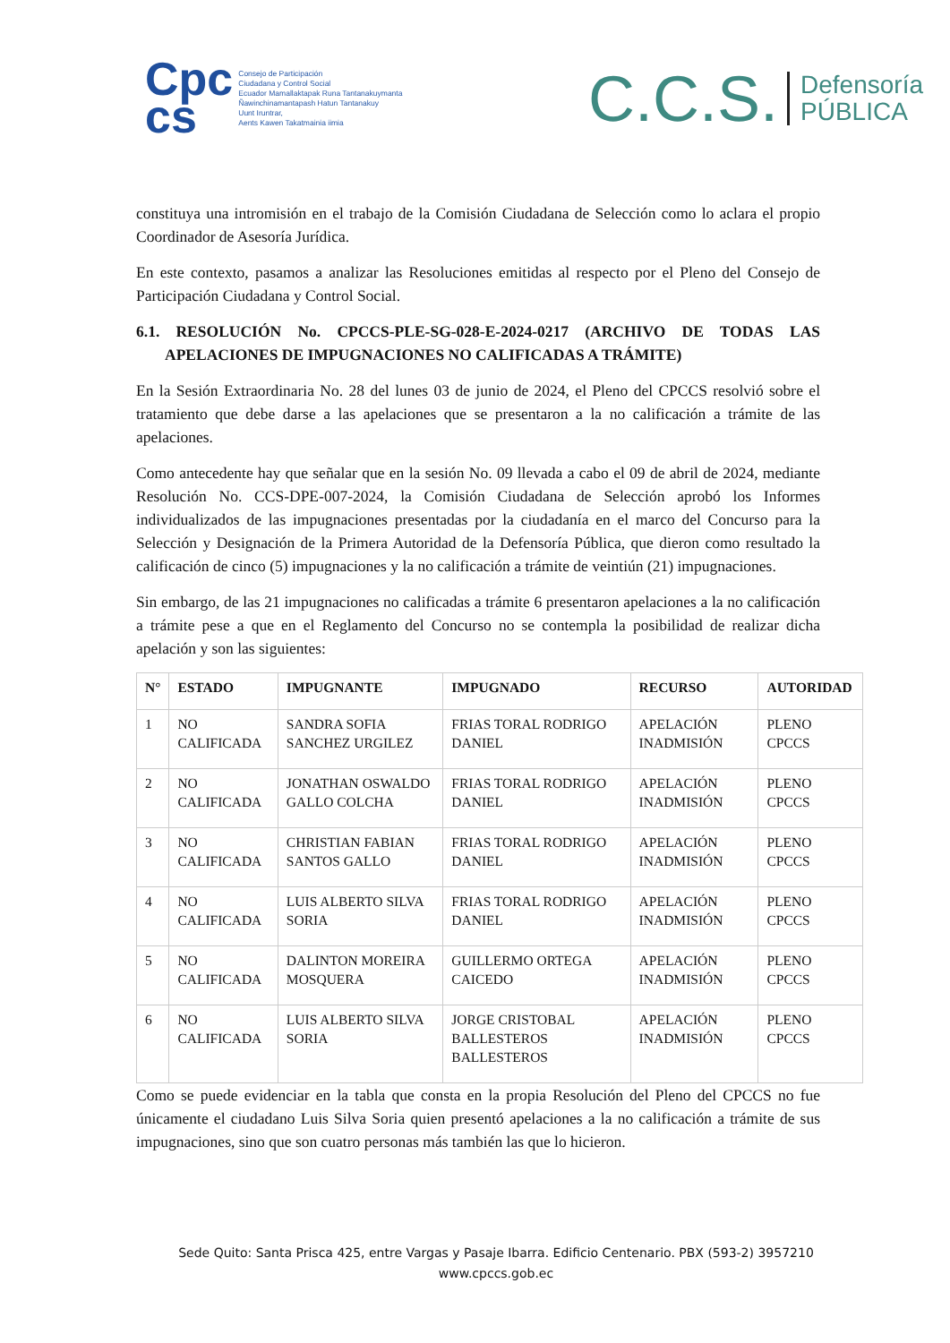Cpc
cs
Consejo de Participación
Ciudadana y Control Social
Ecuador Mamallaktapak Runa Tantanakuymanta
Ñawinchinamantapash Hatun Tantanakuy
Uunt Iruntrar,
Aents Kawen Takatmainia iimia
C.C.S. Defensoría
PÚBLICA
constituya una intromisión en el trabajo de la Comisión Ciudadana de Selección como lo aclara el propio Coordinador de Asesoría Jurídica.
En este contexto, pasamos a analizar las Resoluciones emitidas al respecto por el Pleno del Consejo de Participación Ciudadana y Control Social.
6.1. RESOLUCIÓN No. CPCCS-PLE-SG-028-E-2024-0217 (ARCHIVO DE TODAS LAS APELACIONES DE IMPUGNACIONES NO CALIFICADAS A TRÁMITE)
En la Sesión Extraordinaria No. 28 del lunes 03 de junio de 2024, el Pleno del CPCCS resolvió sobre el tratamiento que debe darse a las apelaciones que se presentaron a la no calificación a trámite de las apelaciones.
Como antecedente hay que señalar que en la sesión No. 09 llevada a cabo el 09 de abril de 2024, mediante Resolución No. CCS-DPE-007-2024, la Comisión Ciudadana de Selección aprobó los Informes individualizados de las impugnaciones presentadas por la ciudadanía en el marco del Concurso para la Selección y Designación de la Primera Autoridad de la Defensoría Pública, que dieron como resultado la calificación de cinco (5) impugnaciones y la no calificación a trámite de veintiún (21) impugnaciones.
Sin embargo, de las 21 impugnaciones no calificadas a trámite 6 presentaron apelaciones a la no calificación a trámite pese a que en el Reglamento del Concurso no se contempla la posibilidad de realizar dicha apelación y son las siguientes:
| N° | ESTADO | IMPUGNANTE | IMPUGNADO | RECURSO | AUTORIDAD |
| --- | --- | --- | --- | --- | --- |
| 1 | NO CALIFICADA | SANDRA SOFIA SANCHEZ URGILEZ | FRIAS TORAL RODRIGO DANIEL | APELACIÓN INADMISIÓN | PLENO CPCCS |
| 2 | NO CALIFICADA | JONATHAN OSWALDO GALLO COLCHA | FRIAS TORAL RODRIGO DANIEL | APELACIÓN INADMISIÓN | PLENO CPCCS |
| 3 | NO CALIFICADA | CHRISTIAN FABIAN SANTOS GALLO | FRIAS TORAL RODRIGO DANIEL | APELACIÓN INADMISIÓN | PLENO CPCCS |
| 4 | NO CALIFICADA | LUIS ALBERTO SILVA SORIA | FRIAS TORAL RODRIGO DANIEL | APELACIÓN INADMISIÓN | PLENO CPCCS |
| 5 | NO CALIFICADA | DALINTON MOREIRA MOSQUERA | GUILLERMO ORTEGA CAICEDO | APELACIÓN INADMISIÓN | PLENO CPCCS |
| 6 | NO CALIFICADA | LUIS ALBERTO SILVA SORIA | JORGE CRISTOBAL BALLESTEROS BALLESTEROS | APELACIÓN INADMISIÓN | PLENO CPCCS |
Como se puede evidenciar en la tabla que consta en la propia Resolución del Pleno del CPCCS no fue únicamente el ciudadano Luis Silva Soria quien presentó apelaciones a la no calificación a trámite de sus impugnaciones, sino que son cuatro personas más también las que lo hicieron.
Sede Quito: Santa Prisca 425, entre Vargas y Pasaje Ibarra. Edificio Centenario. PBX (593-2) 3957210
www.cpccs.gob.ec